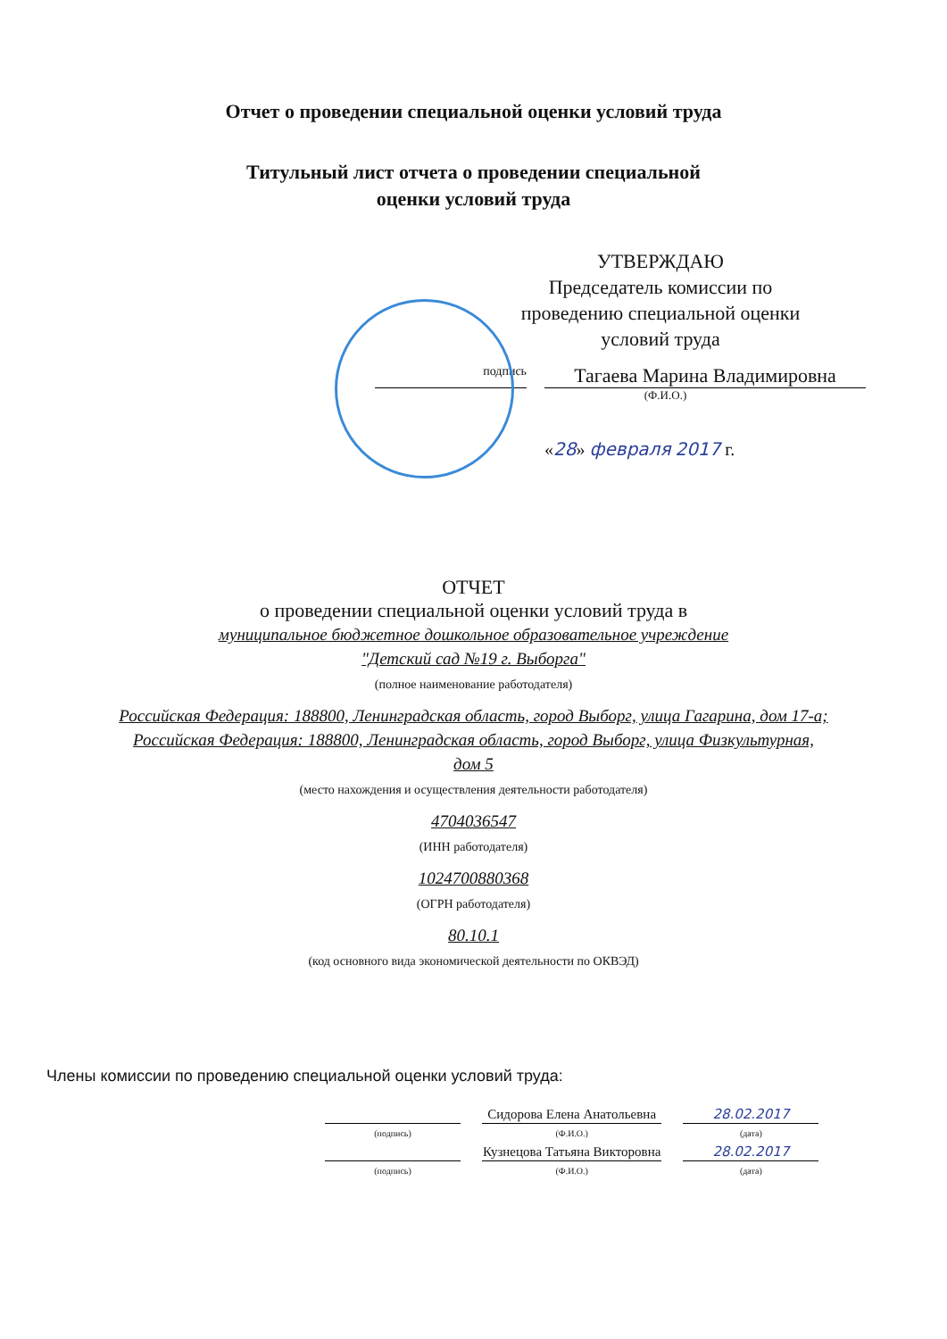Отчет о проведении специальной оценки условий труда
Титульный лист отчета о проведении специальной
оценки условий труда
УТВЕРЖДАЮ
Председатель комиссии по проведению специальной оценки условий труда
подпись
Тагаева Марина Владимировна
(Ф.И.О.)
«28» февраля 2017 г.
ОТЧЕТ
о проведении специальной оценки условий труда в
муниципальное бюджетное дошкольное образовательное учреждение
"Детский сад №19 г. Выборга"
(полное наименование работодателя)
Российская Федерация: 188800, Ленинградская область, город Выборг, улица Гагарина, дом 17-а;
Российская Федерация: 188800, Ленинградская область, город Выборг, улица Физкультурная,
дом 5
(место нахождения и осуществления деятельности работодателя)
4704036547
(ИНН работодателя)
1024700880368
(ОГРН работодателя)
80.10.1
(код основного вида экономической деятельности по ОКВЭД)
Члены комиссии по проведению специальной оценки условий труда:
| | Сидорова Елена Анатольевна | 28.02.2017 |
| (подпись) | (Ф.И.О.) | (дата) |
| | Кузнецова Татьяна Викторовна | 28.02.2017 |
| (подпись) | (Ф.И.О.) | (дата) |